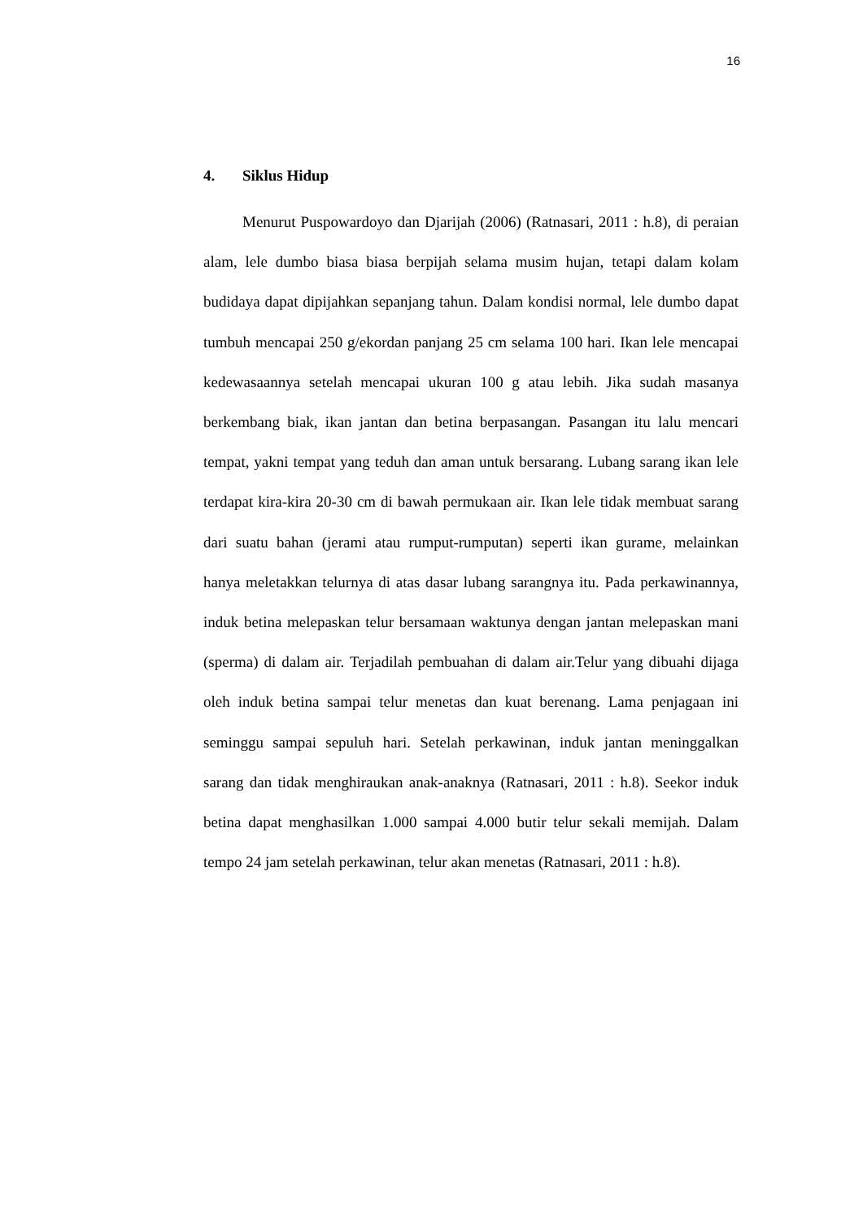16
4. Siklus Hidup
Menurut Puspowardoyo dan Djarijah (2006) (Ratnasari, 2011 : h.8), di peraian alam, lele dumbo biasa biasa berpijah selama musim hujan, tetapi dalam kolam budidaya dapat dipijahkan sepanjang tahun. Dalam kondisi normal, lele dumbo dapat tumbuh mencapai 250 g/ekordan panjang 25 cm selama 100 hari. Ikan lele mencapai kedewasaannya setelah mencapai ukuran 100 g atau lebih. Jika sudah masanya berkembang biak, ikan jantan dan betina berpasangan. Pasangan itu lalu mencari tempat, yakni tempat yang teduh dan aman untuk bersarang. Lubang sarang ikan lele terdapat kira-kira 20-30 cm di bawah permukaan air. Ikan lele tidak membuat sarang dari suatu bahan (jerami atau rumput-rumputan) seperti ikan gurame, melainkan hanya meletakkan telurnya di atas dasar lubang sarangnya itu. Pada perkawinannya, induk betina melepaskan telur bersamaan waktunya dengan jantan melepaskan mani (sperma) di dalam air. Terjadilah pembuahan di dalam air.Telur yang dibuahi dijaga oleh induk betina sampai telur menetas dan kuat berenang. Lama penjagaan ini seminggu sampai sepuluh hari. Setelah perkawinan, induk jantan meninggalkan sarang dan tidak menghiraukan anak-anaknya (Ratnasari, 2011 : h.8). Seekor induk betina dapat menghasilkan 1.000 sampai 4.000 butir telur sekali memijah. Dalam tempo 24 jam setelah perkawinan, telur akan menetas (Ratnasari, 2011 : h.8).